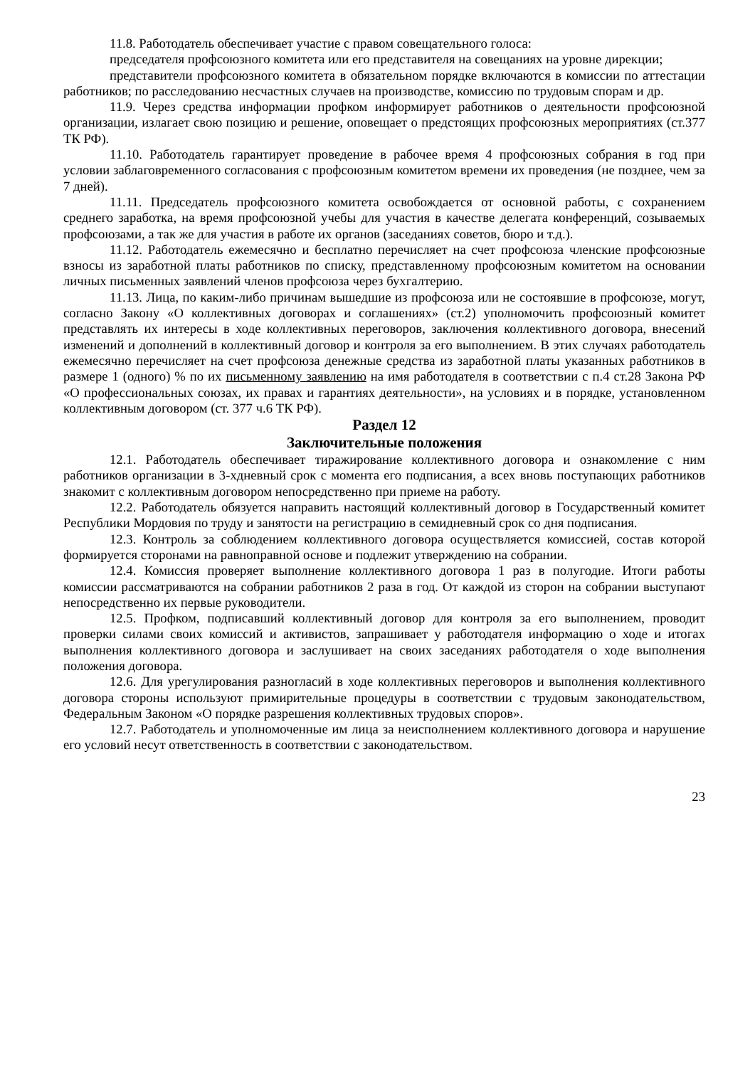11.8. Работодатель обеспечивает участие с правом совещательного голоса:
председателя профсоюзного комитета или его представителя на совещаниях на уровне дирекции;
представители профсоюзного комитета в обязательном порядке включаются в комиссии по аттестации работников; по расследованию несчастных случаев на производстве, комиссию по трудовым спорам и др.
11.9. Через средства информации профком информирует работников о деятельности профсоюзной организации, излагает свою позицию и решение, оповещает о предстоящих профсоюзных мероприятиях (ст.377 ТК РФ).
11.10. Работодатель гарантирует проведение в рабочее время 4 профсоюзных собрания в год при условии заблаговременного согласования с профсоюзным комитетом времени их проведения (не позднее, чем за 7 дней).
11.11. Председатель профсоюзного комитета освобождается от основной работы, с сохранением среднего заработка, на время профсоюзной учебы для участия в качестве делегата конференций, созываемых профсоюзами, а так же для участия в работе их органов (заседаниях советов, бюро и т.д.).
11.12. Работодатель ежемесячно и бесплатно перечисляет на счет профсоюза членские профсоюзные взносы из заработной платы работников по списку, представленному профсоюзным комитетом на основании личных письменных заявлений членов профсоюза через бухгалтерию.
11.13. Лица, по каким-либо причинам вышедшие из профсоюза или не состоявшие в профсоюзе, могут, согласно Закону «О коллективных договорах и соглашениях» (ст.2) уполномочить профсоюзный комитет представлять их интересы в ходе коллективных переговоров, заключения коллективного договора, внесений изменений и дополнений в коллективный договор и контроля за его выполнением. В этих случаях работодатель ежемесячно перечисляет на счет профсоюза денежные средства из заработной платы указанных работников в размере 1 (одного) % по их письменному заявлению на имя работодателя в соответствии с п.4 ст.28 Закона РФ «О профессиональных союзах, их правах и гарантиях деятельности», на условиях и в порядке, установленном коллективным договором (ст. 377 ч.6 ТК РФ).
Раздел 12
Заключительные положения
12.1. Работодатель обеспечивает тиражирование коллективного договора и ознакомление с ним работников организации в 3-хдневный срок с момента его подписания, а всех вновь поступающих работников знакомит с коллективным договором непосредственно при приеме на работу.
12.2. Работодатель обязуется направить настоящий коллективный договор в Государственный комитет Республики Мордовия по труду и занятости на регистрацию в семидневный срок со дня подписания.
12.3. Контроль за соблюдением коллективного договора осуществляется комиссией, состав которой формируется сторонами на равноправной основе и подлежит утверждению на собрании.
12.4. Комиссия проверяет выполнение коллективного договора 1 раз в полугодие. Итоги работы комиссии рассматриваются на собрании работников 2 раза в год. От каждой из сторон на собрании выступают непосредственно их первые руководители.
12.5. Профком, подписавший коллективный договор для контроля за его выполнением, проводит проверки силами своих комиссий и активистов, запрашивает у работодателя информацию о ходе и итогах выполнения коллективного договора и заслушивает на своих заседаниях работодателя о ходе выполнения положения договора.
12.6. Для урегулирования разногласий в ходе коллективных переговоров и выполнения коллективного договора стороны используют примирительные процедуры в соответствии с трудовым законодательством, Федеральным Законом «О порядке разрешения коллективных трудовых споров».
12.7. Работодатель и уполномоченные им лица за неисполнением коллективного договора и нарушение его условий несут ответственность в соответствии с законодательством.
23